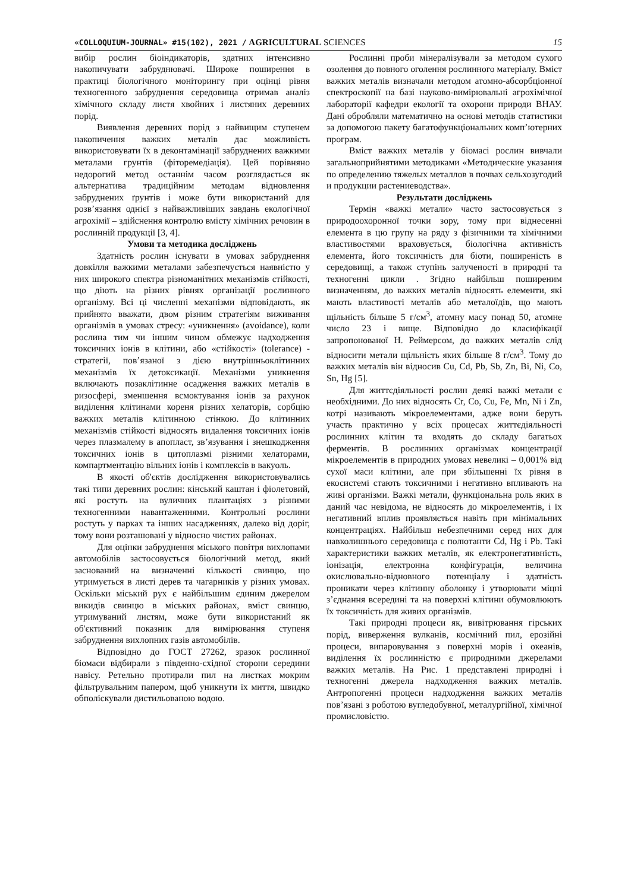«COLLOQUIUM-JOURNAL» #15(102), 2021 / AGRICULTURAL SCIENCES 15
вибір рослин біоіндикаторів, здатних інтенсивно накопичувати забруднювачі. Широке поширення в практиці біологічного моніторингу при оцінці рівня техногенного забруднення середовища отримав аналіз хімічного складу листя хвойних і листяних деревних порід.
Виявлення деревних порід з найвищим ступенем накопичення важких металів дає можливість використовувати їх в деконтамінації забруднених важкими металами грунтів (фіторемедіація). Цей порівняно недорогий метод останнім часом розглядається як альтернатива традиційним методам відновлення забруднених ґрунтів і може бути використаний для розв’язання однієї з найважливіших завдань екологічної агрохімії – здійснення контролю вмісту хімічних речовин в рослинній продукції [3, 4].
Умови та методика досліджень
Здатність рослин існувати в умовах забруднення довкілля важкими металами забезпечується наявністю у них широкого спектра різноманітних механізмів стійкості, що діють на різних рівнях організації рослинного організму. Всі ці численні механізми відповідають, як прийнято вважати, двом різним стратегіям виживання організмів в умовах стресу: «уникнення» (avoidance), коли рослина тим чи іншим чином обмежує надходження токсичних іонів в клітини, або «стійкості» (tolerance) - стратегії, пов’язаної з дією внутрішньоклітинних механізмів їх детоксикації. Механізми уникнення включають позаклітинне осадження важких металів в ризосфері, зменшення всмоктування іонів за рахунок виділення клітинами кореня різних хелаторів, сорбцію важких металів клітинною стінкою. До клітинних механізмів стійкості відносять видалення токсичних іонів через плазмалему в апопласт, зв’язування і знешкодження токсичних іонів в цитоплазмі різними хелаторами, компартментацію вільних іонів і комплексів в вакуоль.
В якості об'єктів дослідження використовувались такі типи деревних рослин: кінський каштан і фіолетовий, які ростуть на вуличних плантаціях з різними техногенними навантаженнями. Контрольні рослини ростуть у парках та інших насадженнях, далеко від доріг, тому вони розташовані у відносно чистих районах.
Для оцінки забруднення міського повітря вихлопами автомобілів застосовується біологічний метод, який заснований на визначенні кількості свинцю, що утримується в листі дерев та чагарників у різних умовах. Оскільки міський рух є найбільшим єдиним джерелом викидів свинцю в міських районах, вміст свинцю, утримуваний листям, може бути використаний як об'єктивний показник для вимірювання ступеня забруднення вихлопних газів автомобілів.
Відповідно до ГОСТ 27262, зразок рослинної біомаси відбирали з південно-східної сторони середини навісу. Ретельно протирали пил на листках мокрим фільтрувальним папером, щоб уникнути їх миття, швидко обполіскували дистильованою водою.
Рослинні проби мінералізували за методом сухого озолення до повного оголення рослинного матеріалу. Вміст важких металів визначали методом атомно-абсорбціонної спектроскопії на базі науково-вимірювальні агрохімічної лабораторії кафедри екології та охорони природи ВНАУ. Дані обробляли математично на основі методів статистики за допомогою пакету багатофункціональних комп’ютерних програм.
Вміст важких металів у біомасі рослин вивчали загальноприйнятими методиками «Методические указания по определению тяжелых металлов в почвах сельхозугодий и продукции растениеводства».
Результати досліджень
Термін «важкі метали» часто застосовується з природоохоронної точки зору, тому при віднесенні елемента в цю групу на ряду з фізичними та хімічними властивостями враховується, біологічна активність елемента, його токсичність для біоти, поширеність в середовищі, а також ступінь залученості в природні та техногенні цикли . Згідно найбільш поширеним визначенням, до важких металів відносять елементи, які мають властивості металів або металоїдів, що мають щільність більше 5 г/см<sup>3</sup>, атомну масу понад 50, атомне число 23 і вище. Відповідно до класифікації запропонованої Н. Реймерсом, до важких металів слід відносити метали щільність яких більше 8 г/см<sup>3</sup>. Тому до важких металів він відносив Cu, Cd, Pb, Sb, Zn, Bi, Ni, Co, Sn, Hg [5].
Для життєдіяльності рослин деякі важкі метали є необхідними. До них відносять Cr, Co, Cu, Fe, Mn, Ni і Zn, котрі називають мікроелементами, адже вони беруть участь практично у всіх процесах життєдіяльності рослинних клітин та входять до складу багатьох ферментів. В рослинних організмах концентрації мікроелементів в природних умовах невеликі – 0,001% від сухої маси клітини, але при збільшенні їх рівня в екосистемі стають токсичними і негативно впливають на живі організми. Важкі метали, функціональна роль яких в даний час невідома, не відносять до мікроелементів, і їх негативний вплив проявляється навіть при мінімальних концентраціях. Найбільш небезпечними серед них для навколишнього середовища є полютанти Cd, Hg і Pb. Такі характеристики важких металів, як електронегативність, іонізація, електронна конфігурація, величина окислювально-відновного потенціалу і здатність проникати через клітинну оболонку і утворювати міцні з’єднання всередині та на поверхні клітини обумовлюють їх токсичність для живих організмів.
Такі природні процеси як, вивітрювання гірських порід, виверження вулканів, космічний пил, ерозійні процеси, випаровування з поверхні морів і океанів, виділення їх рослинністю є природними джерелами важких металів. На Рис. 1 представлені природні і техногенні джерела надходження важких металів. Антропогенні процеси надходження важких металів пов’язані з роботою вугледобувної, металургійної, хімічної промисловістю.